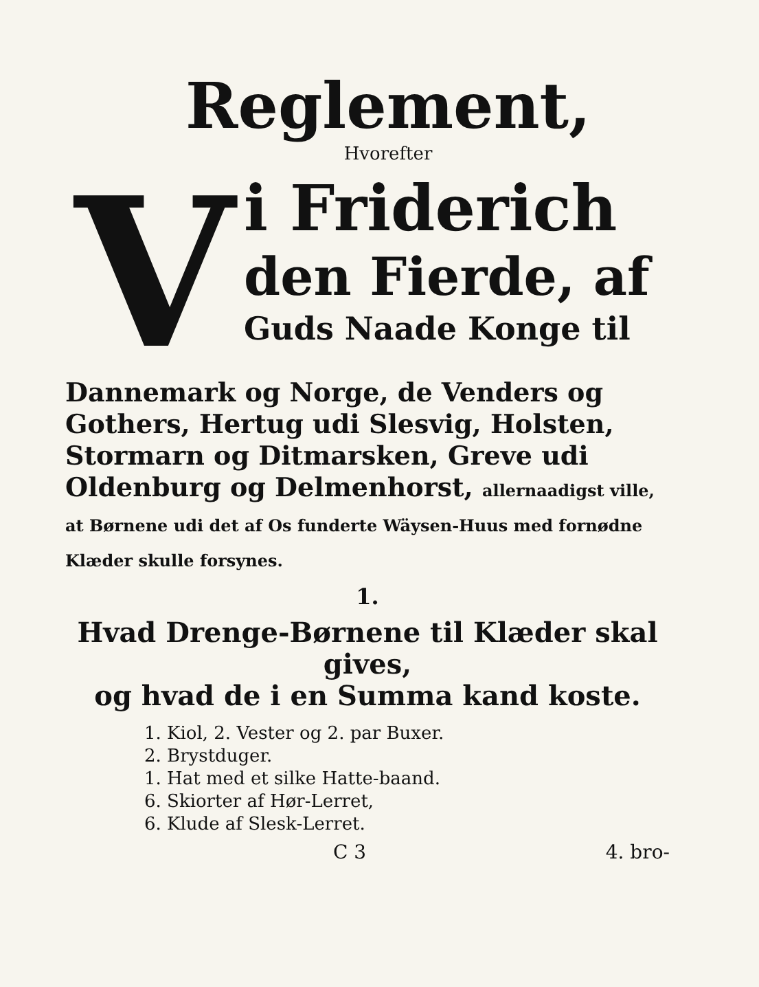Reglement,
Hvorefter
V
i Friderich
den Fierde, af
Guds Naade Konge til
Dannemark og Norge, de Venders og Gothers, Hertug udi Slesvig, Holsten, Stormarn og Ditmarsken, Greve udi Oldenburg og Delmenhorst, allernaadigst ville, at Børnene udi det af Os funderte Wäysen-Huus med fornødne Klæder skulle forsynes.
1.
Hvad Drenge-Børnene til Klæder skal gives,
og hvad de i en Summa kand koste.
1. Kiol, 2. Vester og 2. par Buxer.
2. Brystduger.
1. Hat med et silke Hatte-baand.
6. Skiorter af Hør-Lerret,
6. Klude af Slesk-Lerret.
C 3 4. bro-